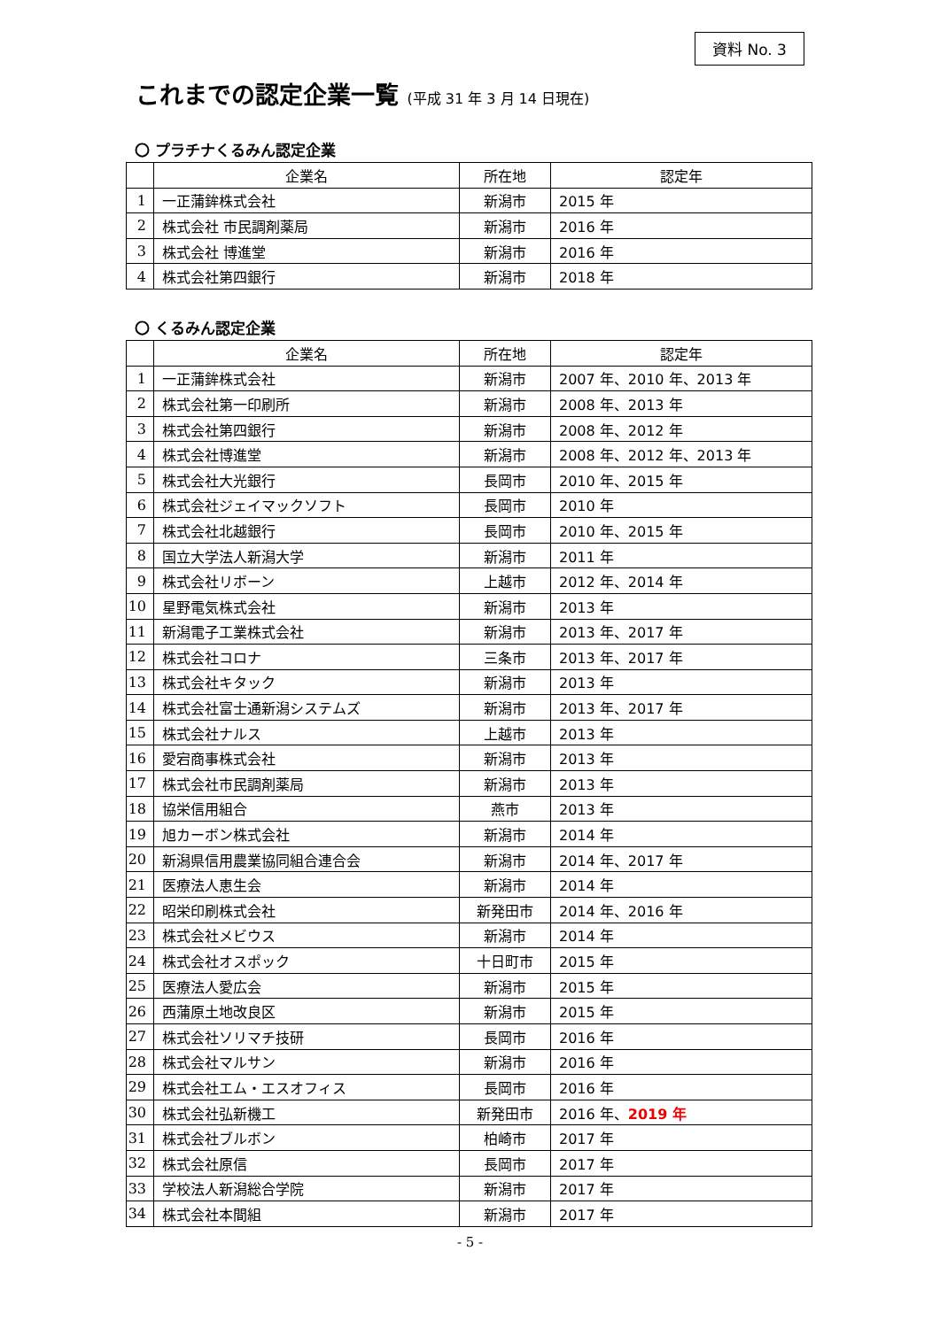資料 No. 3
これまでの認定企業一覧 (平成 31 年 3 月 14 日現在)
〇 プラチナくるみん認定企業
| | 企業名 | 所在地 | 認定年 |
| --- | --- | --- | --- |
| 1 | 一正蒲鉾株式会社 | 新潟市 | 2015 年 |
| 2 | 株式会社 市民調剤薬局 | 新潟市 | 2016 年 |
| 3 | 株式会社 博進堂 | 新潟市 | 2016 年 |
| 4 | 株式会社第四銀行 | 新潟市 | 2018 年 |
〇 くるみん認定企業
| | 企業名 | 所在地 | 認定年 |
| --- | --- | --- | --- |
| 1 | 一正蒲鉾株式会社 | 新潟市 | 2007 年、2010 年、2013 年 |
| 2 | 株式会社第一印刷所 | 新潟市 | 2008 年、2013 年 |
| 3 | 株式会社第四銀行 | 新潟市 | 2008 年、2012 年 |
| 4 | 株式会社博進堂 | 新潟市 | 2008 年、2012 年、2013 年 |
| 5 | 株式会社大光銀行 | 長岡市 | 2010 年、2015 年 |
| 6 | 株式会社ジェイマックソフト | 長岡市 | 2010 年 |
| 7 | 株式会社北越銀行 | 長岡市 | 2010 年、2015 年 |
| 8 | 国立大学法人新潟大学 | 新潟市 | 2011 年 |
| 9 | 株式会社リボーン | 上越市 | 2012 年、2014 年 |
| 10 | 星野電気株式会社 | 新潟市 | 2013 年 |
| 11 | 新潟電子工業株式会社 | 新潟市 | 2013 年、2017 年 |
| 12 | 株式会社コロナ | 三条市 | 2013 年、2017 年 |
| 13 | 株式会社キタック | 新潟市 | 2013 年 |
| 14 | 株式会社富士通新潟システムズ | 新潟市 | 2013 年、2017 年 |
| 15 | 株式会社ナルス | 上越市 | 2013 年 |
| 16 | 愛宕商事株式会社 | 新潟市 | 2013 年 |
| 17 | 株式会社市民調剤薬局 | 新潟市 | 2013 年 |
| 18 | 協栄信用組合 | 燕市 | 2013 年 |
| 19 | 旭カーボン株式会社 | 新潟市 | 2014 年 |
| 20 | 新潟県信用農業協同組合連合会 | 新潟市 | 2014 年、2017 年 |
| 21 | 医療法人恵生会 | 新潟市 | 2014 年 |
| 22 | 昭栄印刷株式会社 | 新発田市 | 2014 年、2016 年 |
| 23 | 株式会社メビウス | 新潟市 | 2014 年 |
| 24 | 株式会社オスポック | 十日町市 | 2015 年 |
| 25 | 医療法人愛広会 | 新潟市 | 2015 年 |
| 26 | 西蒲原土地改良区 | 新潟市 | 2015 年 |
| 27 | 株式会社ソリマチ技研 | 長岡市 | 2016 年 |
| 28 | 株式会社マルサン | 新潟市 | 2016 年 |
| 29 | 株式会社エム・エスオフィス | 長岡市 | 2016 年 |
| 30 | 株式会社弘新機工 | 新発田市 | 2016 年、 2019 年 |
| 31 | 株式会社ブルボン | 柏崎市 | 2017 年 |
| 32 | 株式会社原信 | 長岡市 | 2017 年 |
| 33 | 学校法人新潟総合学院 | 新潟市 | 2017 年 |
| 34 | 株式会社本間組 | 新潟市 | 2017 年 |
- 5 -